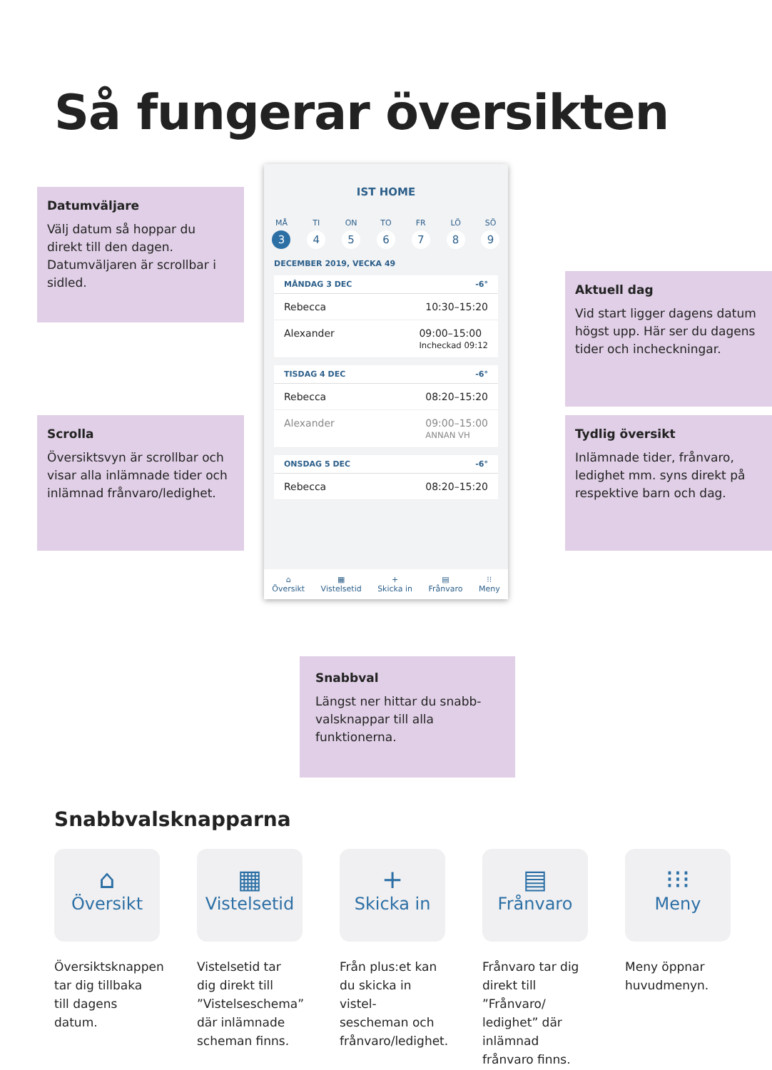Så fungerar översikten
Datumväljare
Välj datum så hoppar du direkt till den dagen. Datumväljaren är scrollbar i sidled.
IST HOME
MÅ
3
TI
4
ON
5
TO
6
FR
7
LÖ
8
SÖ
9
DECEMBER 2019, VECKA 49
MÅNDAG 3 DEC -6°
Rebecca 10:30–15:20
Alexander 09:00–15:00
Incheckad 09:12
TISDAG 4 DEC -6°
Rebecca 08:20–15:20
Alexander 09:00–15:00
ANNAN VH
ONSDAG 5 DEC -6°
Rebecca 08:20–15:20
⌂
Översikt
▦
Vistelsetid
+
Skicka in
▤
Frånvaro
⁝⁝
Meny
Aktuell dag
Vid start ligger dagens datum högst upp. Här ser du dagens tider och incheckningar.
Scrolla
Översiktsvyn är scrollbar och visar alla inlämnade tider och inlämnad frånvaro/ledighet.
Tydlig översikt
Inlämnade tider, frånvaro, ledighet mm. syns direkt på respektive barn och dag.
Snabbval
Längst ner hittar du snabb-valsknappar till alla funktionerna.
Snabbvalsknapparna
⌂
Översikt
Översiktsknappen tar dig tillbaka till dagens datum.
▦
Vistelsetid
Vistelsetid tar dig direkt till ”Vistelseschema” där inlämnade scheman finns.
+
Skicka in
Från plus:et kan du skicka in vistel-sescheman och frånvaro/ledighet.
▤
Frånvaro
Frånvaro tar dig direkt till ”Frånvaro/ ledighet” där inlämnad frånvaro finns.
⁝⁝⁝
Meny
Meny öppnar huvudmenyn.